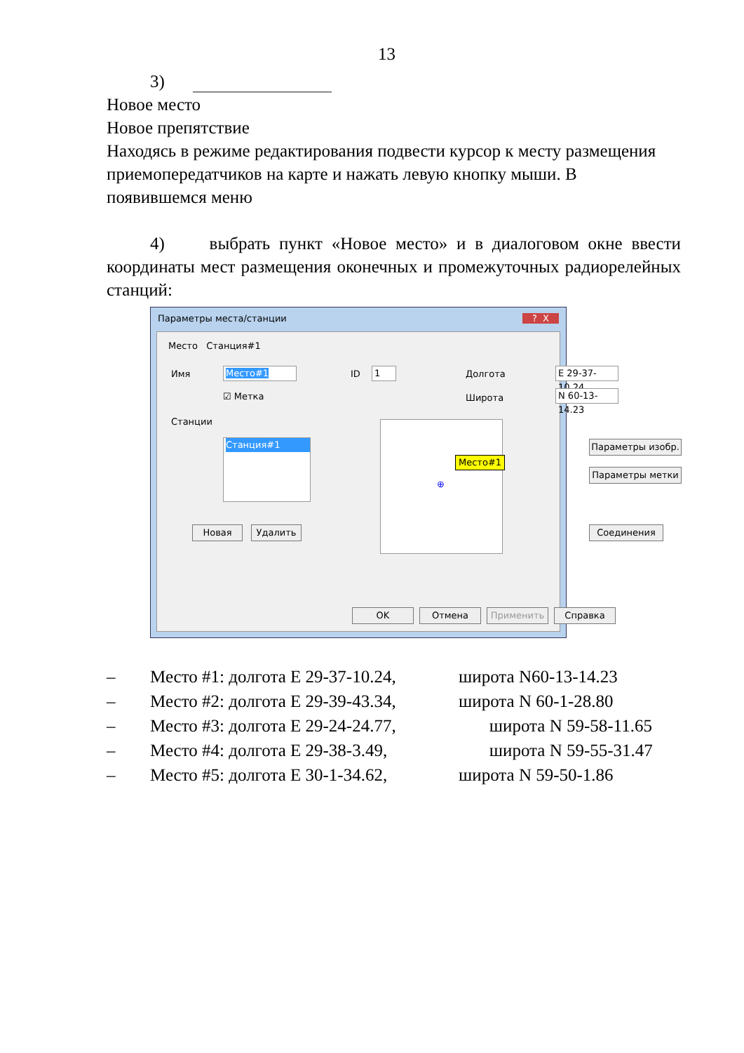13
3)
Новое место
Новое препятствие
Находясь в режиме редактирования подвести курсор к месту размещения приемопередатчиков на карте и нажать левую кнопку мыши. В появившемся меню
4) выбрать пункт «Новое место» и в диалоговом окне ввести координаты мест размещения оконечных и промежуточных радиорелейных станций:
Параметры места/станции ? X
Место Станция#1
Имя Место#1 ID 1 Долгота
E 29-37-10.24
☑ Метка Широта
N 60-13-14.23
Станции
Станция#1
Место#1
⊕
Параметры изобр.
Параметры метки
Новая Удалить Соединения
OK Отмена Применить Справка
– Место #1: долгота E 29-37-10.24, широта N60-13-14.23
– Место #2: долгота E 29-39-43.34, широта N 60-1-28.80
– Место #3: долгота E 29-24-24.77, широта N 59-58-11.65
– Место #4: долгота E 29-38-3.49, широта N 59-55-31.47
– Место #5: долгота E 30-1-34.62, широта N 59-50-1.86